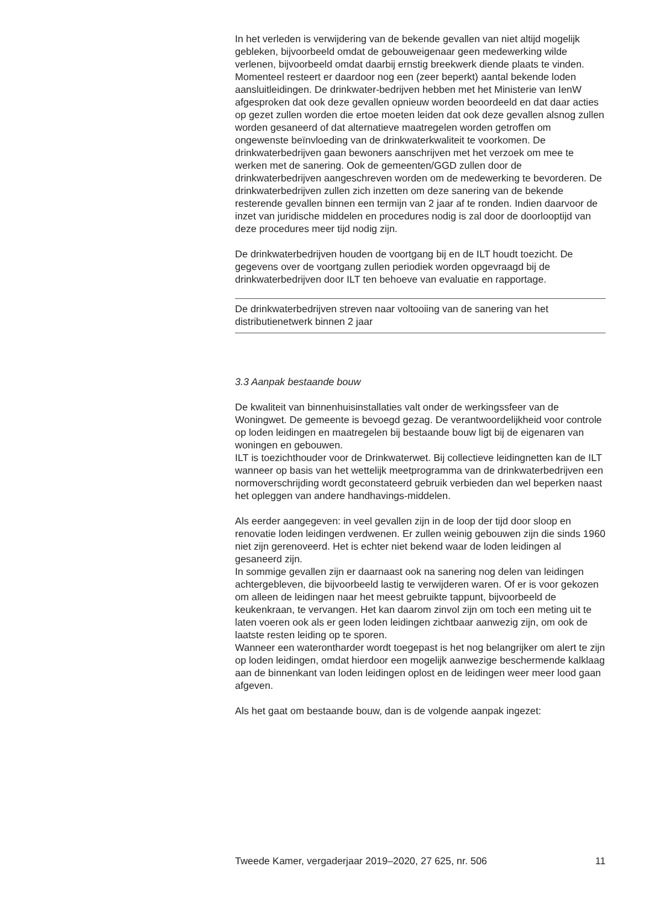In het verleden is verwijdering van de bekende gevallen van niet altijd mogelijk gebleken, bijvoorbeeld omdat de gebouweigenaar geen medewerking wilde verlenen, bijvoorbeeld omdat daarbij ernstig breekwerk diende plaats te vinden. Momenteel resteert er daardoor nog een (zeer beperkt) aantal bekende loden aansluitleidingen. De drinkwater-bedrijven hebben met het Ministerie van IenW afgesproken dat ook deze gevallen opnieuw worden beoordeeld en dat daar acties op gezet zullen worden die ertoe moeten leiden dat ook deze gevallen alsnog zullen worden gesaneerd of dat alternatieve maatregelen worden getroffen om ongewenste beïnvloeding van de drinkwaterkwaliteit te voorkomen. De drinkwaterbedrijven gaan bewoners aanschrijven met het verzoek om mee te werken met de sanering. Ook de gemeenten/GGD zullen door de drinkwaterbedrijven aangeschreven worden om de medewerking te bevorderen. De drinkwaterbedrijven zullen zich inzetten om deze sanering van de bekende resterende gevallen binnen een termijn van 2 jaar af te ronden. Indien daarvoor de inzet van juridische middelen en procedures nodig is zal door de doorlooptijd van deze procedures meer tijd nodig zijn.
De drinkwaterbedrijven houden de voortgang bij en de ILT houdt toezicht. De gegevens over de voortgang zullen periodiek worden opgevraagd bij de drinkwaterbedrijven door ILT ten behoeve van evaluatie en rapportage.
De drinkwaterbedrijven streven naar voltooiing van de sanering van het distributienetwerk binnen 2 jaar
3.3 Aanpak bestaande bouw
De kwaliteit van binnenhuisinstallaties valt onder de werkingssfeer van de Woningwet. De gemeente is bevoegd gezag. De verantwoordelijkheid voor controle op loden leidingen en maatregelen bij bestaande bouw ligt bij de eigenaren van woningen en gebouwen.
ILT is toezichthouder voor de Drinkwaterwet. Bij collectieve leidingnetten kan de ILT wanneer op basis van het wettelijk meetprogramma van de drinkwaterbedrijven een normoverschrijding wordt geconstateerd gebruik verbieden dan wel beperken naast het opleggen van andere handhavings-middelen.
Als eerder aangegeven: in veel gevallen zijn in de loop der tijd door sloop en renovatie loden leidingen verdwenen. Er zullen weinig gebouwen zijn die sinds 1960 niet zijn gerenoveerd. Het is echter niet bekend waar de loden leidingen al gesaneerd zijn.
In sommige gevallen zijn er daarnaast ook na sanering nog delen van leidingen achtergebleven, die bijvoorbeeld lastig te verwijderen waren. Of er is voor gekozen om alleen de leidingen naar het meest gebruikte tappunt, bijvoorbeeld de keukenkraan, te vervangen. Het kan daarom zinvol zijn om toch een meting uit te laten voeren ook als er geen loden leidingen zichtbaar aanwezig zijn, om ook de laatste resten leiding op te sporen.
Wanneer een waterontharder wordt toegepast is het nog belangrijker om alert te zijn op loden leidingen, omdat hierdoor een mogelijk aanwezige beschermende kalklaag aan de binnenkant van loden leidingen oplost en de leidingen weer meer lood gaan afgeven.
Als het gaat om bestaande bouw, dan is de volgende aanpak ingezet:
Tweede Kamer, vergaderjaar 2019–2020, 27 625, nr. 506 11